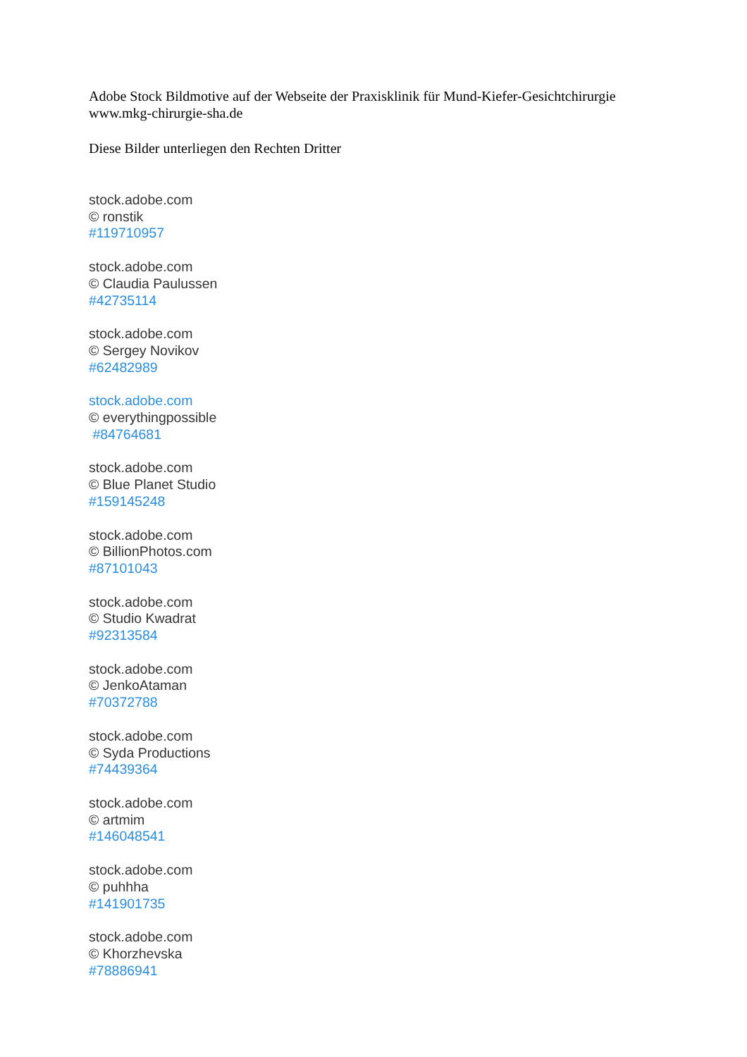Adobe Stock Bildmotive auf der Webseite der Praxisklinik für Mund-Kiefer-Gesichtchirurgie
www.mkg-chirurgie-sha.de
Diese Bilder unterliegen den Rechten Dritter
stock.adobe.com
© ronstik
#119710957
stock.adobe.com
© Claudia Paulussen
#42735114
stock.adobe.com
© Sergey Novikov
#62482989
stock.adobe.com
© everythingpossible
#84764681
stock.adobe.com
© Blue Planet Studio
#159145248
stock.adobe.com
© BillionPhotos.com
#87101043
stock.adobe.com
© Studio Kwadrat
#92313584
stock.adobe.com
© JenkoAtaman
#70372788
stock.adobe.com
© Syda Productions
#74439364
stock.adobe.com
© artmim
#146048541
stock.adobe.com
© puhhha
#141901735
stock.adobe.com
© Khorzhevska
#78886941